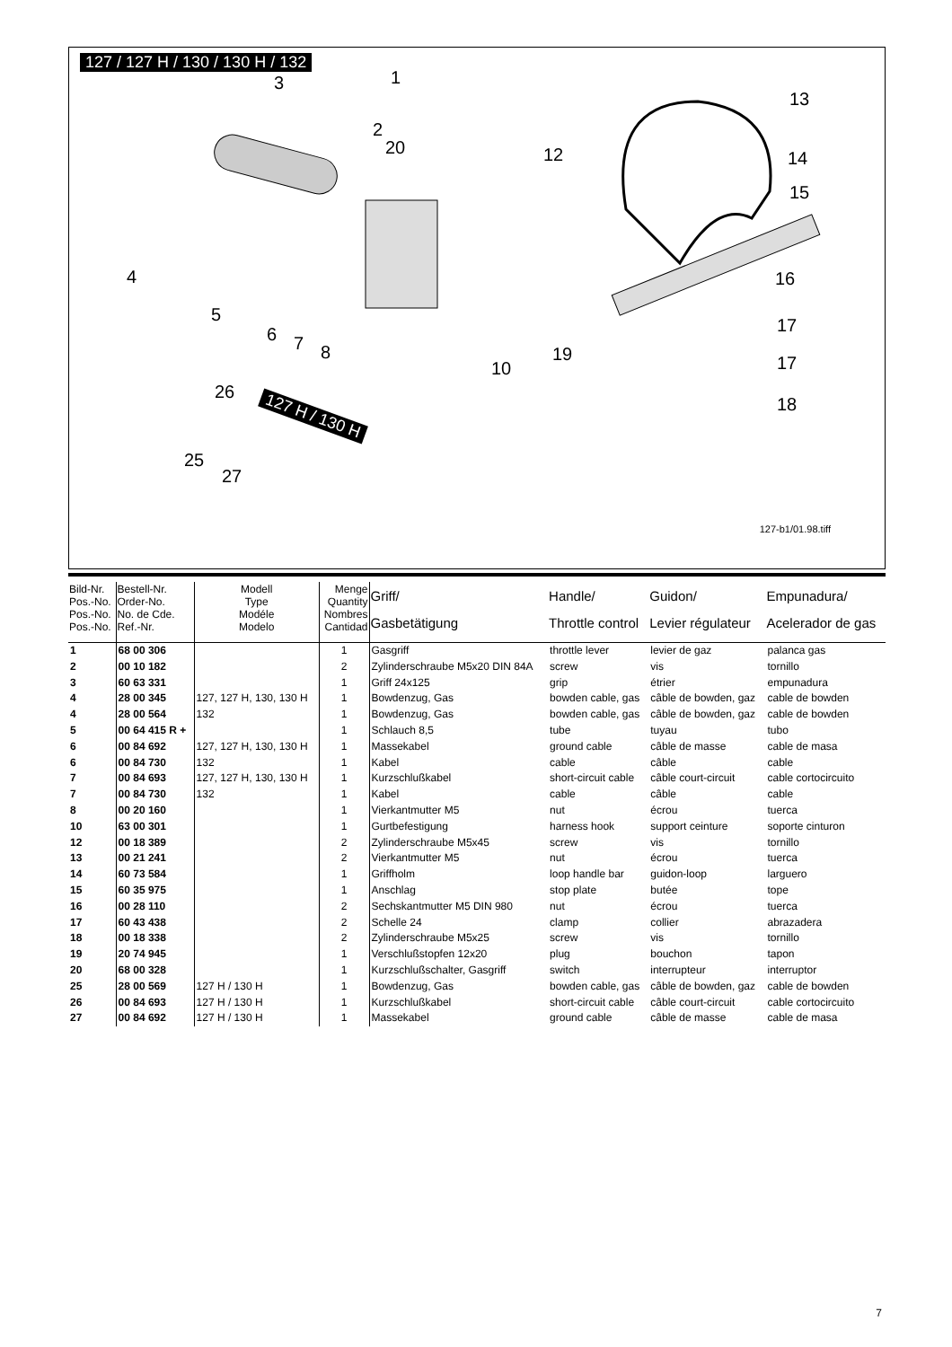127 / 127 H / 130 / 130 H / 132
3 1
2
20 12
13
14
15
16
17
17
18
19
10
4
5
6 7 8
26
25
27
127 H / 130 H
127-b1/01.98.tiff
| Bild-Nr. Pos.-No. Pos.-No. Pos.-No. | Bestell-Nr. Order-No. No. de Cde. Ref.-Nr. | Modell Type Modéle Modelo | Menge Quantity Nombres Cantidad | Griff/ Gasbetätigung | Handle/ Throttle control | Guidon/ Levier régulateur | Empunadura/ Acelerador de gas |
| --- | --- | --- | --- | --- | --- | --- | --- |
| 1 | 68 00 306 | | 1 | Gasgriff | throttle lever | levier de gaz | palanca gas |
| 2 | 00 10 182 | | 2 | Zylinderschraube M5x20 DIN 84A | screw | vis | tornillo |
| 3 | 60 63 331 | | 1 | Griff 24x125 | grip | étrier | empunadura |
| 4 | 28 00 345 | 127, 127 H, 130, 130 H | 1 | Bowdenzug, Gas | bowden cable, gas | câble de bowden, gaz | cable de bowden |
| 4 | 28 00 564 | 132 | 1 | Bowdenzug, Gas | bowden cable, gas | câble de bowden, gaz | cable de bowden |
| 5 | 00 64 415 R + | | 1 | Schlauch 8,5 | tube | tuyau | tubo |
| 6 | 00 84 692 | 127, 127 H, 130, 130 H | 1 | Massekabel | ground cable | câble de masse | cable de masa |
| 6 | 00 84 730 | 132 | 1 | Kabel | cable | câble | cable |
| 7 | 00 84 693 | 127, 127 H, 130, 130 H | 1 | Kurzschlußkabel | short-circuit cable | câble court-circuit | cable cortocircuito |
| 7 | 00 84 730 | 132 | 1 | Kabel | cable | câble | cable |
| 8 | 00 20 160 | | 1 | Vierkantmutter M5 | nut | écrou | tuerca |
| 10 | 63 00 301 | | 1 | Gurtbefestigung | harness hook | support ceinture | soporte cinturon |
| 12 | 00 18 389 | | 2 | Zylinderschraube M5x45 | screw | vis | tornillo |
| 13 | 00 21 241 | | 2 | Vierkantmutter M5 | nut | écrou | tuerca |
| 14 | 60 73 584 | | 1 | Griffholm | loop handle bar | guidon-loop | larguero |
| 15 | 60 35 975 | | 1 | Anschlag | stop plate | butée | tope |
| 16 | 00 28 110 | | 2 | Sechskantmutter M5 DIN 980 | nut | écrou | tuerca |
| 17 | 60 43 438 | | 2 | Schelle 24 | clamp | collier | abrazadera |
| 18 | 00 18 338 | | 2 | Zylinderschraube M5x25 | screw | vis | tornillo |
| 19 | 20 74 945 | | 1 | Verschlußstopfen 12x20 | plug | bouchon | tapon |
| 20 | 68 00 328 | | 1 | Kurzschlußschalter, Gasgriff | switch | interrupteur | interruptor |
| 25 | 28 00 569 | 127 H / 130 H | 1 | Bowdenzug, Gas | bowden cable, gas | câble de bowden, gaz | cable de bowden |
| 26 | 00 84 693 | 127 H / 130 H | 1 | Kurzschlußkabel | short-circuit cable | câble court-circuit | cable cortocircuito |
| 27 | 00 84 692 | 127 H / 130 H | 1 | Massekabel | ground cable | câble de masse | cable de masa |
7